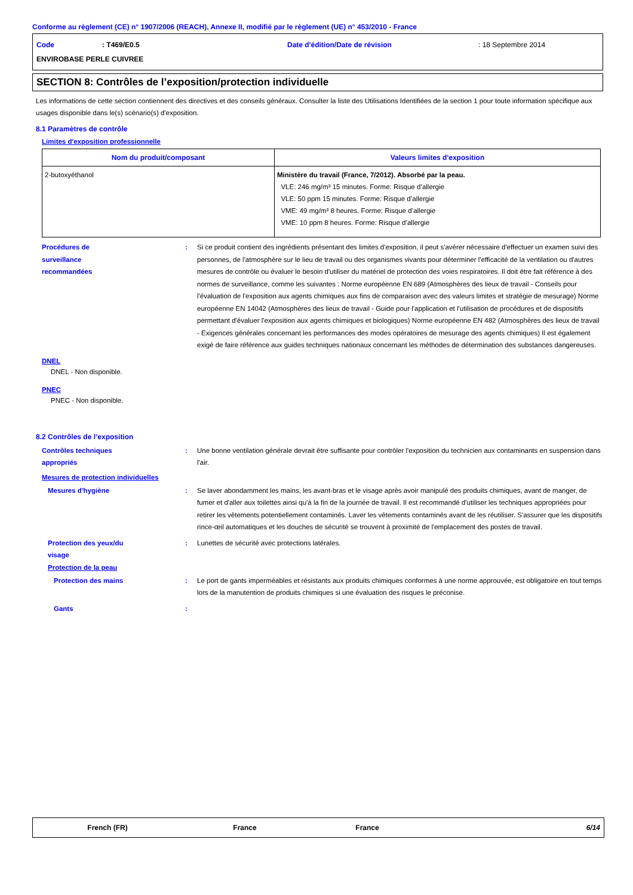Conforme au règlement (CE) n° 1907/2006 (REACH), Annexe II, modifié par le règlement (UE) n° 453/2010 - France
Code
: T469/E0.5
Date d'édition/Date de révision
: 18 Septembre 2014
ENVIROBASE PERLE CUIVREE
SECTION 8: Contrôles de l’exposition/protection individuelle
Les informations de cette section contiennent des directives et des conseils généraux. Consulter la liste des Utilisations Identifiées de la section 1 pour toute information spécifique aux usages disponible dans le(s) scénario(s) d'exposition.
8.1 Paramètres de contrôle
Limites d'exposition professionnelle
| Nom du produit/composant | Valeurs limites d'exposition |
| --- | --- |
| 2-butoxyéthanol | Ministère du travail (France, 7/2012). Absorbé par la peau. VLE: 246 mg/m³ 15 minutes. Forme: Risque d’allergie VLE: 50 ppm 15 minutes. Forme: Risque d’allergie VME: 49 mg/m³ 8 heures. Forme: Risque d’allergie VME: 10 ppm 8 heures. Forme: Risque d’allergie |
Procédures de
surveillance
recommandées
: Si ce produit contient des ingrédients présentant des limites d'exposition, il peut s'avérer nécessaire d'effectuer un examen suivi des personnes, de l'atmosphère sur le lieu de travail ou des organismes vivants pour déterminer l'efficacité de la ventilation ou d'autres mesures de contrôle ou évaluer le besoin d'utiliser du matériel de protection des voies respiratoires. Il doit être fait référence à des normes de surveillance, comme les suivantes : Norme européenne EN 689 (Atmosphères des lieux de travail - Conseils pour l'évaluation de l'exposition aux agents chimiques aux fins de comparaison avec des valeurs limites et stratégie de mesurage) Norme européenne EN 14042 (Atmosphères des lieux de travail - Guide pour l'application et l'utilisation de procédures et de dispositifs permettant d'évaluer l'exposition aux agents chimiques et biologiques) Norme européenne EN 482 (Atmosphères des lieux de travail - Exigences générales concernant les performances des modes opératoires de mesurage des agents chimiques) Il est également exigé de faire référence aux guides techniques nationaux concernant les méthodes de détermination des substances dangereuses.
DNEL
DNEL - Non disponible.
PNEC
PNEC - Non disponible.
8.2 Contrôles de l’exposition
Contrôles techniques
appropriés
: Une bonne ventilation générale devrait être suffisante pour contrôler l'exposition du technicien aux contaminants en suspension dans l'air.
Mesures de protection individuelles
Mesures d'hygiène : Se laver abondamment les mains, les avant-bras et le visage après avoir manipulé des produits chimiques, avant de manger, de fumer et d'aller aux toilettes ainsi qu'à la fin de la journée de travail. Il est recommandé d'utiliser les techniques appropriées pour retirer les vêtements potentiellement contaminés. Laver les vêtements contaminés avant de les réutiliser. S'assurer que les dispositifs rince-œil automatiques et les douches de sécurité se trouvent à proximité de l'emplacement des postes de travail.
Protection des yeux/du
visage
: Lunettes de sécurité avec protections latérales.
Protection de la peau
Protection des mains : Le port de gants imperméables et résistants aux produits chimiques conformes à une norme approuvée, est obligatoire en tout temps lors de la manutention de produits chimiques si une évaluation des risques le préconise.
Gants :
French (FR) France France 6/14